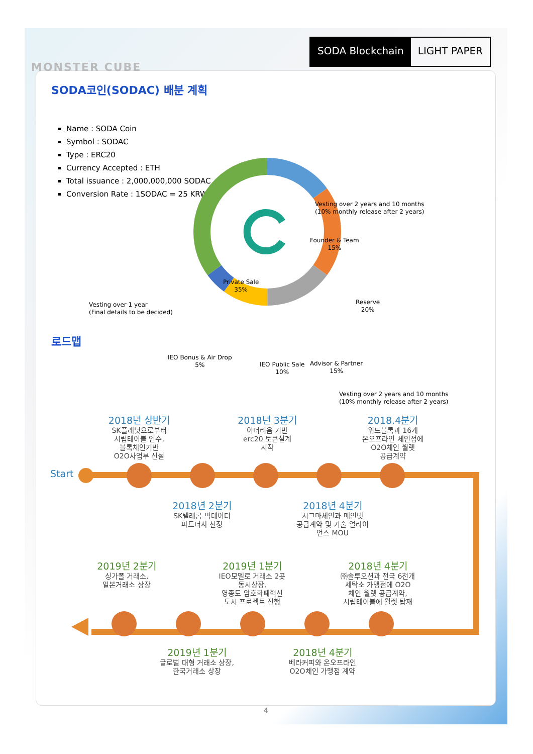MONSTER CUBE
SODA Blockchain LIGHT PAPER
SODA코인(SODAC) 배분 계획
Name : SODA Coin
Symbol : SODAC
Type : ERC20
Currency Accepted : ETH
Total issuance : 2,000,000,000 SODAC
Conversion Rate : 1SODAC = 25 KRW
Founder & Team
15%
Reserve
20%
Advisor & Partner
15%
IEO Public Sale
10%
IEO Bonus & Air Drop
5%
Private Sale
35%
Vesting over 2 years and 10 months
(10% monthly release after 2 years)
Vesting over 1 year
(Final details to be decided)
Vesting over 2 years and 10 months
(10% monthly release after 2 years)
로드맵
Start
2018년 상반기
SK플래닛으로부터
시럽테이블 인수,
블록체인기반
O2O사업부 신설
2018년 3분기
이더리움 기반
erc20 토큰설계
시작
2018.4분기
위드블록과 16개
온오프라인 체인점에
O2O체인 월렛
공급계약
2018년 2분기
SK텔레콤 빅데이터
파트너사 선정
2018년 4분기
시그마체인과 메인넷
공급계약 및 기술 얼라이
언스 MOU
2019년 2분기
싱가폴 거래소,
일본거래소 상장
2019년 1분기
IEO모델로 거래소 2곳
동시상장,
영종도 암호화폐혁신
도시 프로젝트 진행
2018년 4분기
㈜솔루오션과 전국 6천개
세탁소 가맹점에 O2O
체인 월렛 공급계약,
시럽테이블에 월렛 탑재
2019년 1분기
글로벌 대형 거래소 상장,
한국거래소 상장
2018년 4분기
베라커피와 온오프라인
O2O체인 가맹점 계약
4